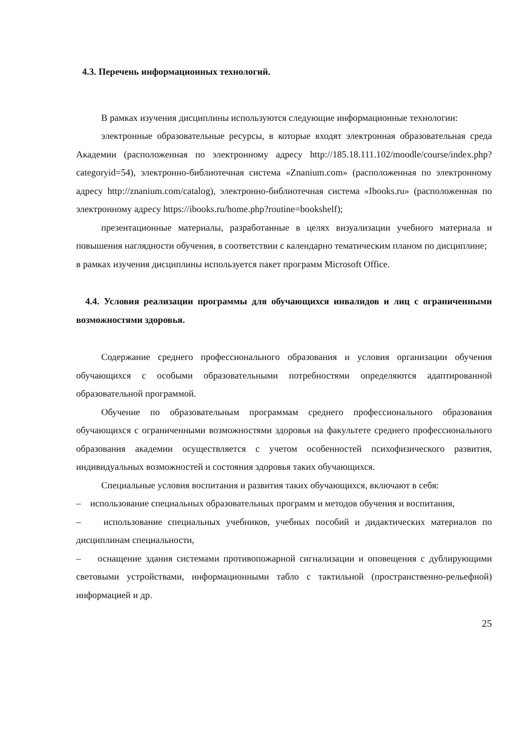4.3. Перечень информационных технологий.
В рамках изучения дисциплины используются следующие информационные технологии:
электронные образовательные ресурсы, в которые входят электронная образовательная среда Академии (расположенная по электронному адресу http://185.18.111.102/moodle/course/index.php?categoryid=54), электронно-библиотечная система «Znanium.com» (расположенная по электронному адресу http://znanium.com/catalog), электронно-библиотечная система «Ibooks.ru» (расположенная по электронному адресу https://ibooks.ru/home.php?routine=bookshelf);
презентационные материалы, разработанные в целях визуализации учебного материала и повышения наглядности обучения, в соответствии с календарно тематическим планом по дисциплине;
в рамках изучения дисциплины используется пакет программ Microsoft Office.
4.4. Условия реализации программы для обучающихся инвалидов и лиц с ограниченными возможностями здоровья.
Содержание среднего профессионального образования и условия организации обучения обучающихся с особыми образовательными потребностями определяются адаптированной образовательной программой.
Обучение по образовательным программам среднего профессионального образования обучающихся с ограниченными возможностями здоровья на факультете среднего профессионального образования академии осуществляется с учетом особенностей психофизического развития, индивидуальных возможностей и состояния здоровья таких обучающихся.
Специальные условия воспитания и развития таких обучающихся, включают в себя:
– использование специальных образовательных программ и методов обучения и воспитания,
– использование специальных учебников, учебных пособий и дидактических материалов по дисциплинам специальности,
– оснащение здания системами противопожарной сигнализации и оповещения с дублирующими световыми устройствами, информационными табло с тактильной (пространственно-рельефной) информацией и др.
25